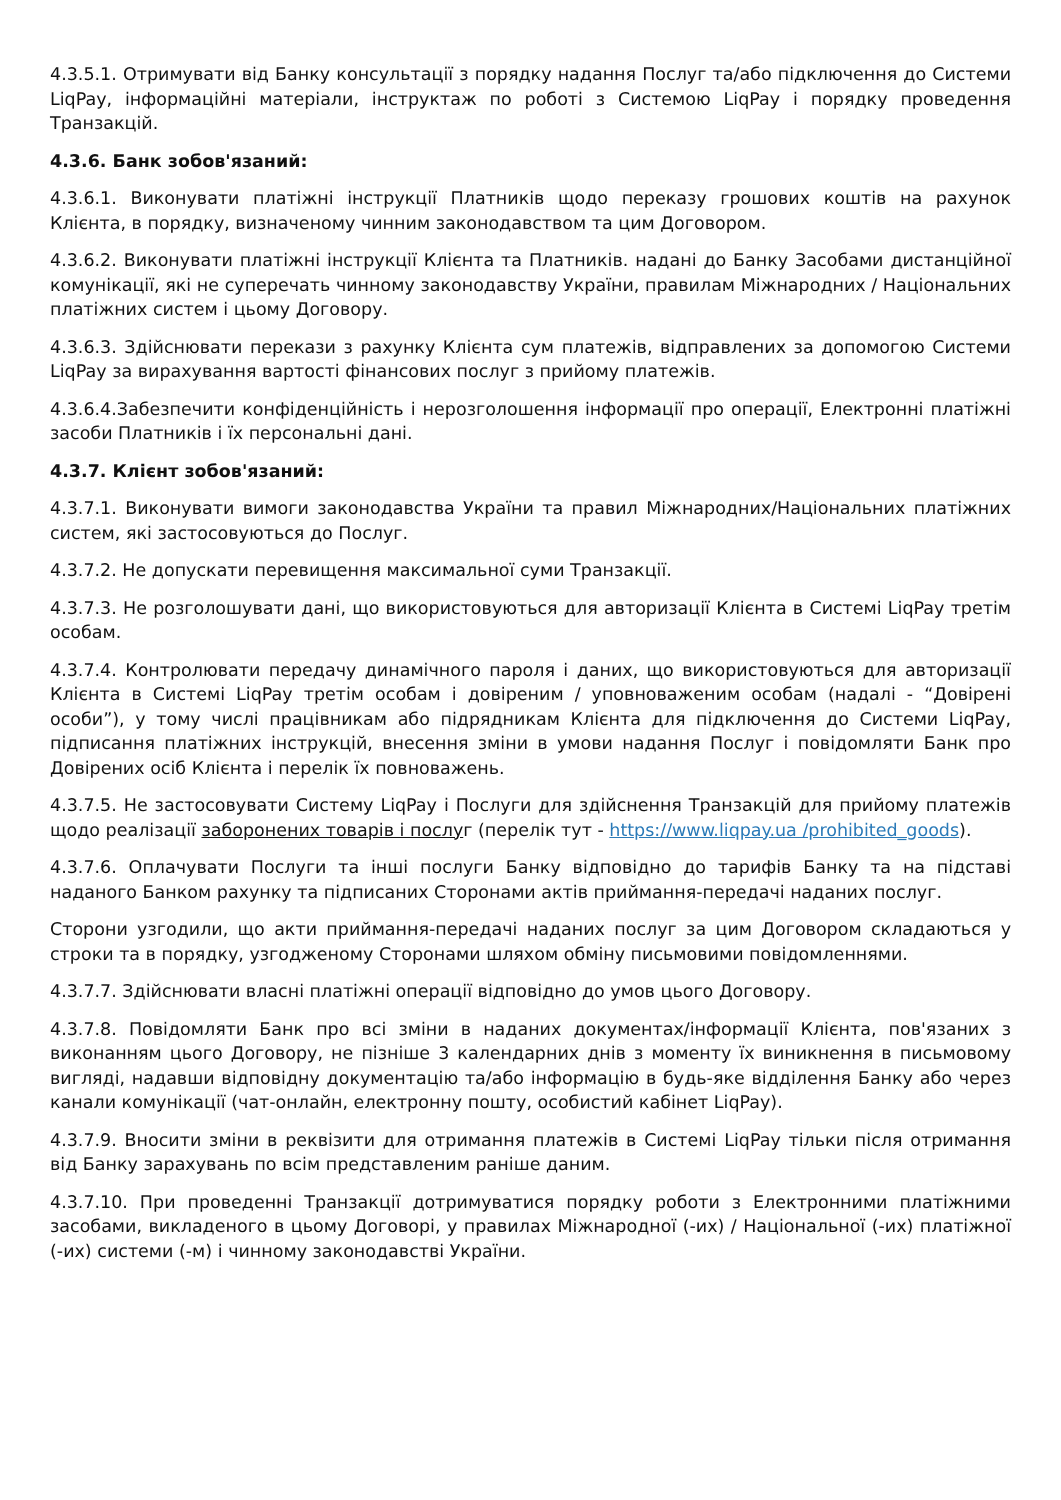4.3.5.1. Отримувати від Банку консультації з порядку надання Послуг та/або підключення до Системи LiqPay, інформаційні матеріали, інструктаж по роботі з Системою LiqPay і порядку проведення Транзакцій.
4.3.6. Банк зобов'язаний:
4.3.6.1. Виконувати платіжні інструкції Платників щодо переказу грошових коштів на рахунок Клієнта, в порядку, визначеному чинним законодавством та цим Договором.
4.3.6.2. Виконувати платіжні інструкції Клієнта та Платників. надані до Банку Засобами дистанційної комунікації, які не суперечать чинному законодавству України, правилам Міжнародних / Національних платіжних систем і цьому Договору.
4.3.6.3. Здійснювати перекази з рахунку Клієнта сум платежів, відправлених за допомогою Системи LiqPay за вирахування вартості фінансових послуг з прийому платежів.
4.3.6.4.Забезпечити конфіденційність і нерозголошення інформації про операції, Електронні платіжні засоби Платників і їх персональні дані.
4.3.7. Клієнт зобов'язаний:
4.3.7.1. Виконувати вимоги законодавства України та правил Міжнародних/Національних платіжних систем, які застосовуються до Послуг.
4.3.7.2. Не допускати перевищення максимальної суми Транзакції.
4.3.7.3. Не розголошувати дані, що використовуються для авторизації Клієнта в Системі LiqPay третім особам.
4.3.7.4. Контролювати передачу динамічного пароля і даних, що використовуються для авторизації Клієнта в Системі LiqPay третім особам і довіреним / уповноваженим особам (надалі - “Довірені особи”), у тому числі працівникам або підрядникам Клієнта для підключення до Системи LiqPay, підписання платіжних інструкцій, внесення зміни в умови надання Послуг і повідомляти Банк про Довірених осіб Клієнта і перелік їх повноважень.
4.3.7.5. Не застосовувати Систему LiqPay і Послуги для здійснення Транзакцій для прийому платежів щодо реалізації заборонених товарів і послуг (перелік тут - https://www.liqpay.ua /prohibited_goods).
4.3.7.6. Оплачувати Послуги та інші послуги Банку відповідно до тарифів Банку та на підставі наданого Банком рахунку та підписаних Сторонами актів приймання-передачі наданих послуг.
Сторони узгодили, що акти приймання-передачі наданих послуг за цим Договором складаються у строки та в порядку, узгодженому Сторонами шляхом обміну письмовими повідомленнями.
4.3.7.7. Здійснювати власні платіжні операції відповідно до умов цього Договору.
4.3.7.8. Повідомляти Банк про всі зміни в наданих документах/інформації Клієнта, пов'язаних з виконанням цього Договору, не пізніше 3 календарних днів з моменту їх виникнення в письмовому вигляді, надавши відповідну документацію та/або інформацію в будь-яке відділення Банку або через канали комунікації (чат-онлайн, електронну пошту, особистий кабінет LiqPay).
4.3.7.9. Вносити зміни в реквізити для отримання платежів в Системі LiqPay тільки після отримання від Банку зарахувань по всім представленим раніше даним.
4.3.7.10. При проведенні Транзакції дотримуватися порядку роботи з Електронними платіжними засобами, викладеного в цьому Договорі, у правилах Міжнародної (-их) / Національної (-их) платіжної (-их) системи (-м) і чинному законодавстві України.